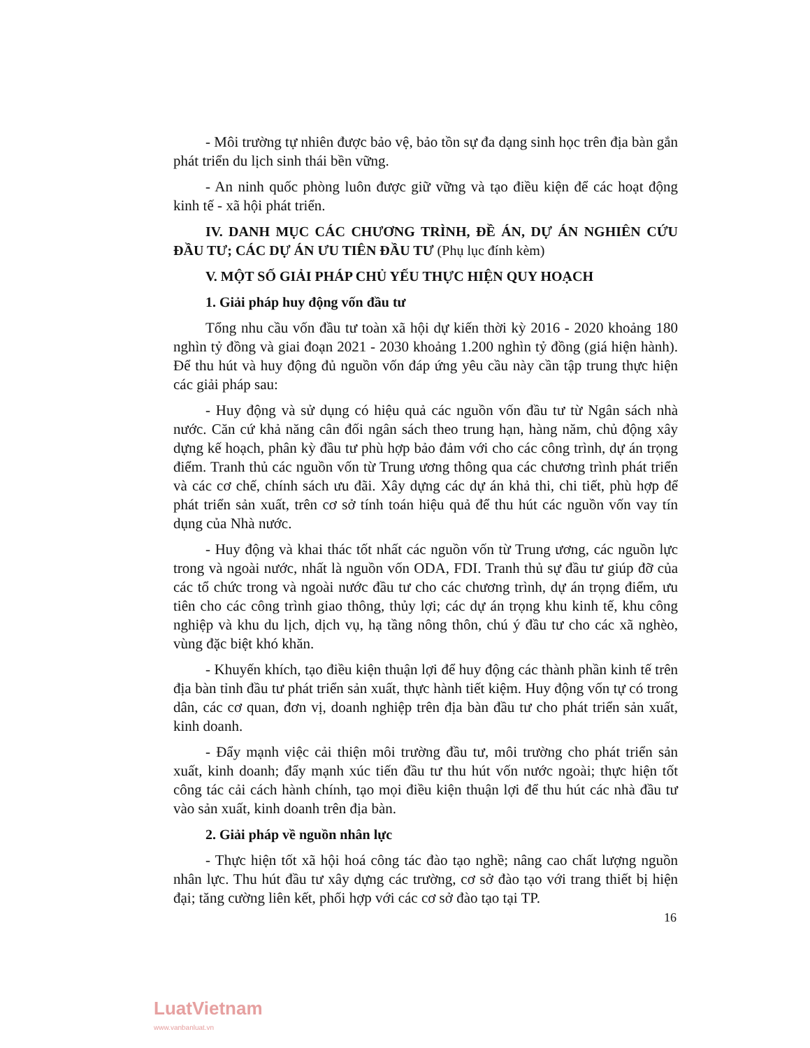- Môi trường tự nhiên được bảo vệ, bảo tồn sự đa dạng sinh học trên địa bàn gắn phát triển du lịch sinh thái bền vững.
- An ninh quốc phòng luôn được giữ vững và tạo điều kiện để các hoạt động kinh tế - xã hội phát triển.
IV. DANH MỤC CÁC CHƯƠNG TRÌNH, ĐỀ ÁN, DỰ ÁN NGHIÊN CỨU ĐẦU TƯ; CÁC DỰ ÁN ƯU TIÊN ĐẦU TƯ (Phụ lục đính kèm)
V. MỘT SỐ GIẢI PHÁP CHỦ YẾU THỰC HIỆN QUY HOẠCH
1. Giải pháp huy động vốn đầu tư
Tổng nhu cầu vốn đầu tư toàn xã hội dự kiến thời kỳ 2016 - 2020 khoảng 180 nghìn tỷ đồng và giai đoạn 2021 - 2030 khoảng 1.200 nghìn tỷ đồng (giá hiện hành). Để thu hút và huy động đủ nguồn vốn đáp ứng yêu cầu này cần tập trung thực hiện các giải pháp sau:
- Huy động và sử dụng có hiệu quả các nguồn vốn đầu tư từ Ngân sách nhà nước. Căn cứ khả năng cân đối ngân sách theo trung hạn, hàng năm, chủ động xây dựng kế hoạch, phân kỳ đầu tư phù hợp bảo đảm với cho các công trình, dự án trọng điểm. Tranh thủ các nguồn vốn từ Trung ương thông qua các chương trình phát triển và các cơ chế, chính sách ưu đãi. Xây dựng các dự án khả thi, chi tiết, phù hợp để phát triển sản xuất, trên cơ sở tính toán hiệu quả để thu hút các nguồn vốn vay tín dụng của Nhà nước.
- Huy động và khai thác tốt nhất các nguồn vốn từ Trung ương, các nguồn lực trong và ngoài nước, nhất là nguồn vốn ODA, FDI. Tranh thủ sự đầu tư giúp đỡ của các tổ chức trong và ngoài nước đầu tư cho các chương trình, dự án trọng điểm, ưu tiên cho các công trình giao thông, thủy lợi; các dự án trọng khu kinh tế, khu công nghiệp và khu du lịch, dịch vụ, hạ tầng nông thôn, chú ý đầu tư cho các xã nghèo, vùng đặc biệt khó khăn.
- Khuyến khích, tạo điều kiện thuận lợi để huy động các thành phần kinh tế trên địa bàn tỉnh đầu tư phát triển sản xuất, thực hành tiết kiệm. Huy động vốn tự có trong dân, các cơ quan, đơn vị, doanh nghiệp trên địa bàn đầu tư cho phát triển sản xuất, kinh doanh.
- Đẩy mạnh việc cải thiện môi trường đầu tư, môi trường cho phát triển sản xuất, kinh doanh; đẩy mạnh xúc tiến đầu tư thu hút vốn nước ngoài; thực hiện tốt công tác cải cách hành chính, tạo mọi điều kiện thuận lợi để thu hút các nhà đầu tư vào sản xuất, kinh doanh trên địa bàn.
2. Giải pháp về nguồn nhân lực
- Thực hiện tốt xã hội hoá công tác đào tạo nghề; nâng cao chất lượng nguồn nhân lực. Thu hút đầu tư xây dựng các trường, cơ sở đào tạo với trang thiết bị hiện đại; tăng cường liên kết, phối hợp với các cơ sở đào tạo tại TP.
16
LuatVietnam
www.vanbanluat.vn